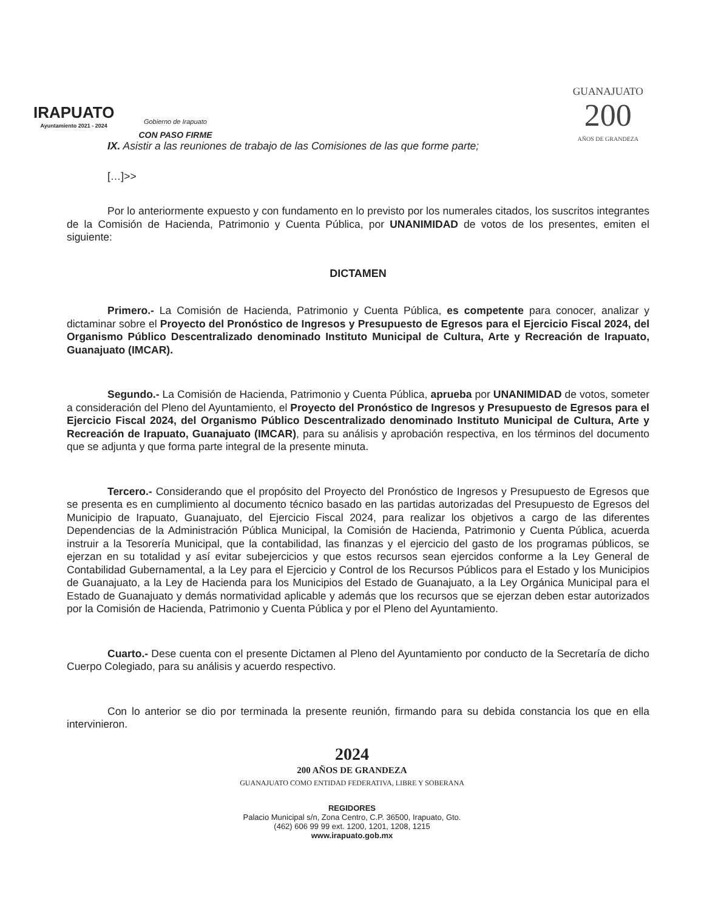IRAPUATO
Ayuntamiento 2021 - 2024
Gobierno de Irapuato
CON PASO FIRME
GUANAJUATO
200
AÑOS DE GRANDEZA
IX. Asistir a las reuniones de trabajo de las Comisiones de las que forme parte;
[…]>>
Por lo anteriormente expuesto y con fundamento en lo previsto por los numerales citados, los suscritos integrantes de la Comisión de Hacienda, Patrimonio y Cuenta Pública, por UNANIMIDAD de votos de los presentes, emiten el siguiente:
DICTAMEN
Primero.- La Comisión de Hacienda, Patrimonio y Cuenta Pública, es competente para conocer, analizar y dictaminar sobre el Proyecto del Pronóstico de Ingresos y Presupuesto de Egresos para el Ejercicio Fiscal 2024, del Organismo Público Descentralizado denominado Instituto Municipal de Cultura, Arte y Recreación de Irapuato, Guanajuato (IMCAR).
Segundo.- La Comisión de Hacienda, Patrimonio y Cuenta Pública, aprueba por UNANIMIDAD de votos, someter a consideración del Pleno del Ayuntamiento, el Proyecto del Pronóstico de Ingresos y Presupuesto de Egresos para el Ejercicio Fiscal 2024, del Organismo Público Descentralizado denominado Instituto Municipal de Cultura, Arte y Recreación de Irapuato, Guanajuato (IMCAR), para su análisis y aprobación respectiva, en los términos del documento que se adjunta y que forma parte integral de la presente minuta.
Tercero.- Considerando que el propósito del Proyecto del Pronóstico de Ingresos y Presupuesto de Egresos que se presenta es en cumplimiento al documento técnico basado en las partidas autorizadas del Presupuesto de Egresos del Municipio de Irapuato, Guanajuato, del Ejercicio Fiscal 2024, para realizar los objetivos a cargo de las diferentes Dependencias de la Administración Pública Municipal, la Comisión de Hacienda, Patrimonio y Cuenta Pública, acuerda instruir a la Tesorería Municipal, que la contabilidad, las finanzas y el ejercicio del gasto de los programas públicos, se ejerzan en su totalidad y así evitar subejercicios y que estos recursos sean ejercidos conforme a la Ley General de Contabilidad Gubernamental, a la Ley para el Ejercicio y Control de los Recursos Públicos para el Estado y los Municipios de Guanajuato, a la Ley de Hacienda para los Municipios del Estado de Guanajuato, a la Ley Orgánica Municipal para el Estado de Guanajuato y demás normatividad aplicable y además que los recursos que se ejerzan deben estar autorizados por la Comisión de Hacienda, Patrimonio y Cuenta Pública y por el Pleno del Ayuntamiento.
Cuarto.- Dese cuenta con el presente Dictamen al Pleno del Ayuntamiento por conducto de la Secretaría de dicho Cuerpo Colegiado, para su análisis y acuerdo respectivo.
Con lo anterior se dio por terminada la presente reunión, firmando para su debida constancia los que en ella intervinieron.
2024
200 AÑOS DE GRANDEZA
GUANAJUATO COMO ENTIDAD FEDERATIVA, LIBRE Y SOBERANA
REGIDORES
Palacio Municipal s/n, Zona Centro, C.P. 36500, Irapuato, Gto.
(462) 606 99 99 ext. 1200, 1201, 1208, 1215
www.irapuato.gob.mx